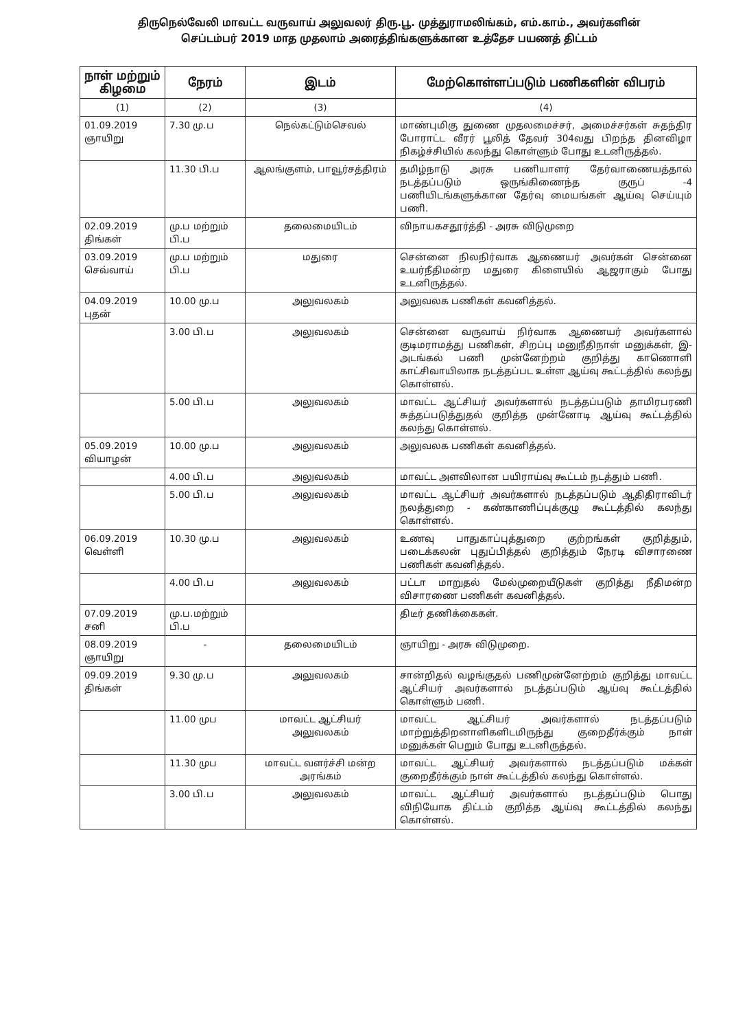திருநெல்வேலி மாவட்ட வருவாய் அலுவலர் திரு.பூ. முத்துராமலிங்கம், எம்.காம்., அவர்களின்
செப்டம்பர் 2019 மாத முதலாம் அரைத்திங்களுக்கான உத்தேச பயணத் திட்டம்
| நாள் மற்றும் கிழமை | நேரம் | இடம் | மேற்கொள்ளப்படும் பணிகளின் விபரம் |
| --- | --- | --- | --- |
| (1) | (2) | (3) | (4) |
| 01.09.2019 ஞாயிறு | 7.30 மு.ப | நெல்கட்டும்செவல் | மாண்புமிகு துணை முதலமைச்சர், அமைச்சர்கள் சுதந்திர போராட்ட வீரர் பூலித் தேவர் 304வது பிறந்த தினவிழா நிகழ்ச்சியில் கலந்து கொள்ளும் போது உடனிருத்தல். |
| | 11.30 பி.ப | ஆலங்குளம், பாவூர்சத்திரம் | தமிழ்நாடு அரசு பணியாளர் தேர்வாணையத்தால் நடத்தப்படும் ஒருங்கிணைந்த குருப் -4 பணியிடங்களுக்கான தேர்வு மையங்கள் ஆய்வு செய்யும் பணி. |
| 02.09.2019 திங்கள் | மு.ப மற்றும் பி.ப | தலைமையிடம் | விநாயகசதூர்த்தி - அரசு விடுமுறை |
| 03.09.2019 செவ்வாய் | மு.ப மற்றும் பி.ப | மதுரை | சென்னை நிலநிர்வாக ஆணையர் அவர்கள் சென்னை உயர்நீதிமன்ற மதுரை கிளையில் ஆஜராகும் போது உடனிருத்தல். |
| 04.09.2019 புதன் | 10.00 மு.ப | அலுவலகம் | அலுவலக பணிகள் கவனித்தல். |
| | 3.00 பி.ப | அலுவலகம் | சென்னை வருவாய் நிர்வாக ஆணையர் அவர்களால் குடிமராமத்து பணிகள், சிறப்பு மனுநீதிநாள் மனுக்கள், இ-அடங்கல் பணி முன்னேற்றம் குறித்து காணொளி காட்சிவாயிலாக நடத்தப்பட உள்ள ஆய்வு கூட்டத்தில் கலந்து கொள்ளல். |
| | 5.00 பி.ப | அலுவலகம் | மாவட்ட ஆட்சியர் அவர்களால் நடத்தப்படும் தாமிரபரணி சுத்தப்படுத்துதல் குறித்த முன்னோடி ஆய்வு கூட்டத்தில் கலந்து கொள்ளல். |
| 05.09.2019 வியாழன் | 10.00 மு.ப | அலுவலகம் | அலுவலக பணிகள் கவனித்தல். |
| | 4.00 பி.ப | அலுவலகம் | மாவட்ட அளவிலான பயிராய்வு கூட்டம் நடத்தும் பணி. |
| | 5.00 பி.ப | அலுவலகம் | மாவட்ட ஆட்சியர் அவர்களால் நடத்தப்படும் ஆதிதிராவிடர் நலத்துறை - கண்காணிப்புக்குழு கூட்டத்தில் கலந்து கொள்ளல். |
| 06.09.2019 வெள்ளி | 10.30 மு.ப | அலுவலகம் | உணவு பாதுகாப்புத்துறை குற்றங்கள் குறித்தும், படைக்கலன் புதுப்பித்தல் குறித்தும் நேரடி விசாரணை பணிகள் கவனித்தல். |
| | 4.00 பி.ப | அலுவலகம் | பட்டா மாறுதல் மேல்முறையீடுகள் குறித்து நீதிமன்ற விசாரணை பணிகள் கவனித்தல். |
| 07.09.2019 சனி | மு.ப.மற்றும் பி.ப | | திடீர் தணிக்கைகள். |
| 08.09.2019 ஞாயிறு | - | தலைமையிடம் | ஞாயிறு - அரசு விடுமுறை. |
| 09.09.2019 திங்கள் | 9.30 மு.ப | அலுவலகம் | சான்றிதல் வழங்குதல் பணிமுன்னேற்றம் குறித்து மாவட்ட ஆட்சியர் அவர்களால் நடத்தப்படும் ஆய்வு கூட்டத்தில் கொள்ளும் பணி. |
| | 11.00 முப | மாவட்ட ஆட்சியர் அலுவலகம் | மாவட்ட ஆட்சியர் அவர்களால் நடத்தப்படும் மாற்றுத்திறனாளிகளிடமிருந்து குறைதீர்க்கும் நாள் மனுக்கள் பெறும் போது உடனிருத்தல். |
| | 11.30 முப | மாவட்ட வளர்ச்சி மன்ற அரங்கம் | மாவட்ட ஆட்சியர் அவர்களால் நடத்தப்படும் மக்கள் குறைதீர்க்கும் நாள் கூட்டத்தில் கலந்து கொள்ளல். |
| | 3.00 பி.ப | அலுவலகம் | மாவட்ட ஆட்சியர் அவர்களால் நடத்தப்படும் பொது விநியோக திட்டம் குறித்த ஆய்வு கூட்டத்தில் கலந்து கொள்ளல். |